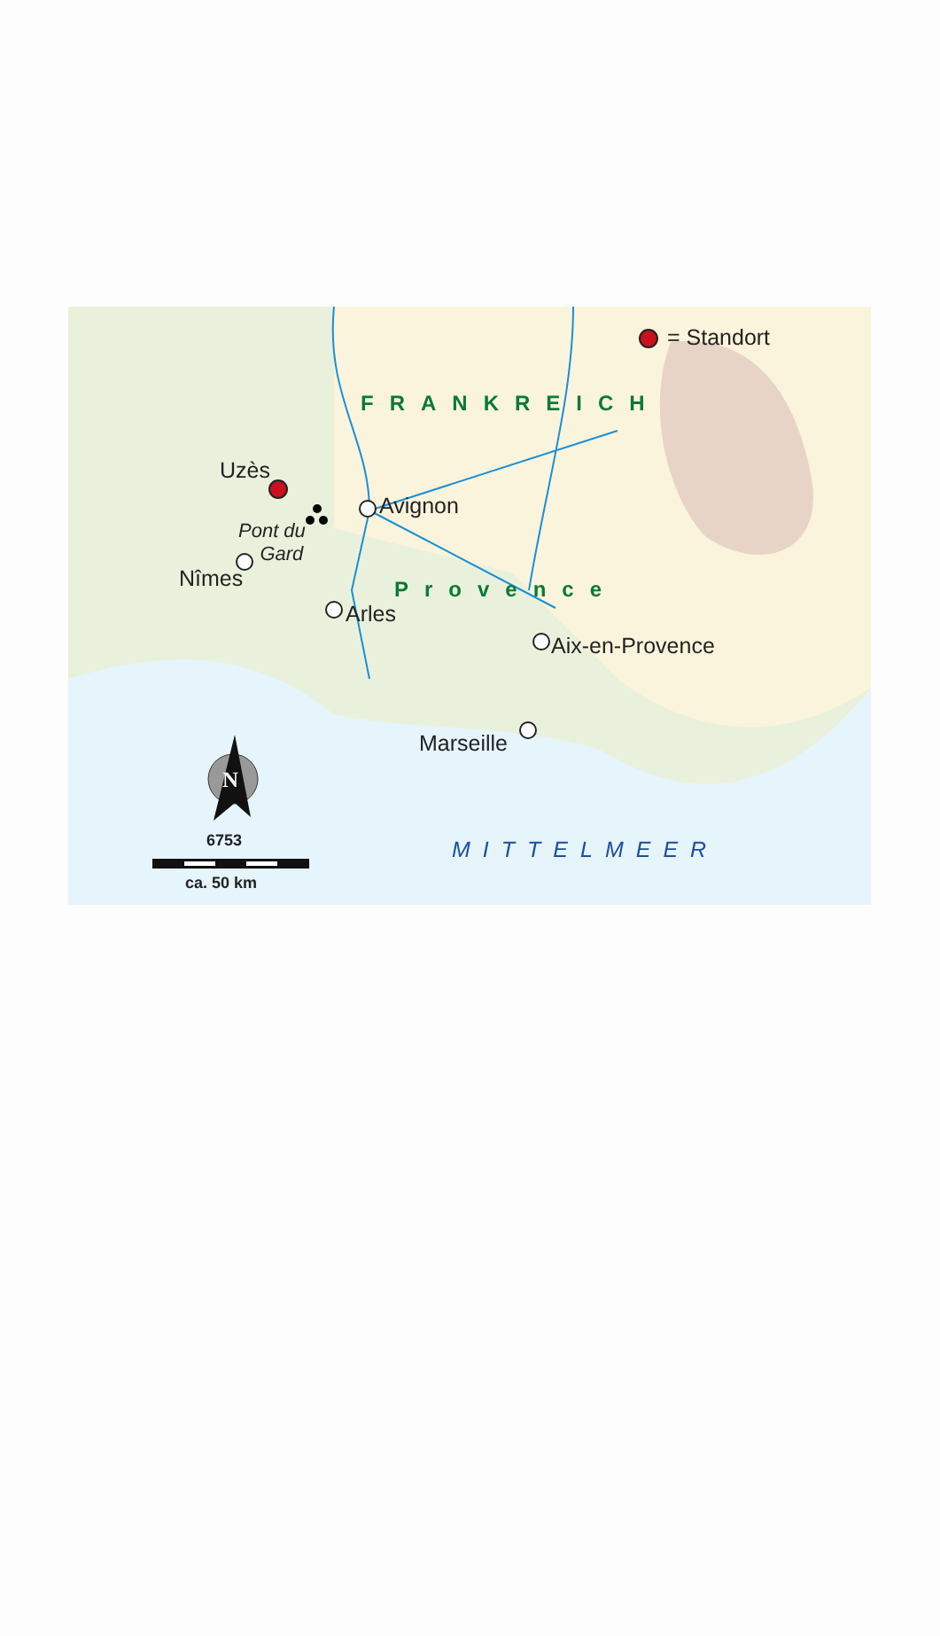= Standort
FRANKREICH
Uzès
Avignon
Pont du
Gard
Nîmes Provence
Arles
Aix-en-Provence
Marseille
N
6753 MITTELMEER
ca. 50 km